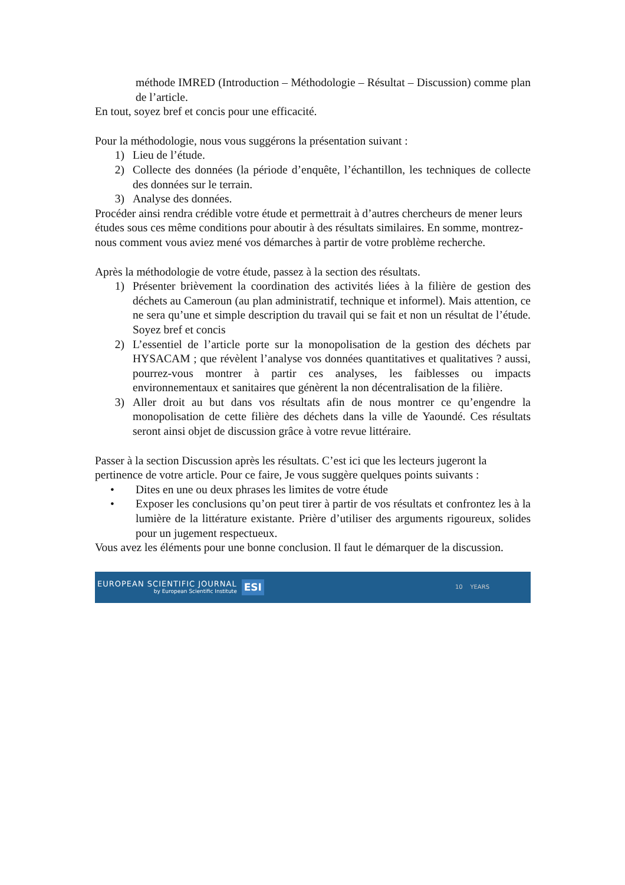méthode IMRED (Introduction – Méthodologie – Résultat – Discussion) comme plan de l’article.
En tout, soyez bref et concis pour une efficacité.
Pour la méthodologie, nous vous suggérons la présentation suivant :
1) Lieu de l’étude.
2) Collecte des données (la période d’enquête, l’échantillon, les techniques de collecte des données sur le terrain.
3) Analyse des données.
Procéder ainsi rendra crédible votre étude et permettrait à d’autres chercheurs de mener leurs études sous ces même conditions pour aboutir à des résultats similaires. En somme, montrez-nous comment vous aviez mené vos démarches à partir de votre problème recherche.
Après la méthodologie de votre étude, passez à la section des résultats.
1) Présenter brièvement la coordination des activités liées à la filière de gestion des déchets au Cameroun (au plan administratif, technique et informel). Mais attention, ce ne sera qu’une et simple description du travail qui se fait et non un résultat de l’étude. Soyez bref et concis
2) L’essentiel de l’article porte sur la monopolisation de la gestion des déchets par HYSACAM ; que révèlent l’analyse vos données quantitatives et qualitatives ? aussi, pourrez-vous montrer à partir ces analyses, les faiblesses ou impacts environnementaux et sanitaires que génèrent la non décentralisation de la filière.
3) Aller droit au but dans vos résultats afin de nous montrer ce qu’engendre la monopolisation de cette filière des déchets dans la ville de Yaoundé. Ces résultats seront ainsi objet de discussion grâce à votre revue littéraire.
Passer à la section Discussion après les résultats. C’est ici que les lecteurs jugeront la pertinence de votre article. Pour ce faire, Je vous suggère quelques points suivants :
• Dites en une ou deux phrases les limites de votre étude
• Exposer les conclusions qu’on peut tirer à partir de vos résultats et confrontez les à la lumière de la littérature existante. Prière d’utiliser des arguments rigoureux, solides pour un jugement respectueux.
Vous avez les éléments pour une bonne conclusion. Il faut le démarquer de la discussion.
EUROPEAN SCIENTIFIC JOURNAL
by European Scientific Institute
ESI 10 YEARS